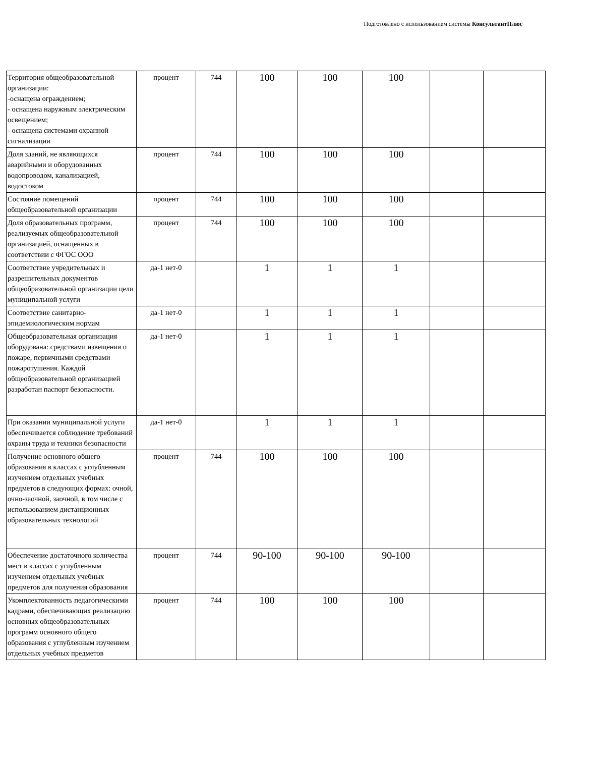Подготовлено с использованием системы КонсультантПлюс
| Территория общеобразовательной организации: -оснащена ограждением; - оснащена наружным электрическим освещением; - оснащена системами охранной сигнализации | процент | 744 | 100 | 100 | 100 | | |
| Доля зданий, не являющихся аварийными и оборудованных водопроводом, канализацией, водостоком | процент | 744 | 100 | 100 | 100 | | |
| Состояние помещений общеобразовательной организации | процент | 744 | 100 | 100 | 100 | | |
| Доля образовательных программ, реализуемых общеобразовательной организацией, оснащенных в соответствии с ФГОС ООО | процент | 744 | 100 | 100 | 100 | | |
| Соответствие учредительных и разрешительных документов общеобразовательной организации цели муниципальной услуги | да-1 нет-0 | | 1 | 1 | 1 | | |
| Соответствие санитарно-эпидемиологическим нормам | да-1 нет-0 | | 1 | 1 | 1 | | |
| Общеобразовательная организация оборудована: средствами извещения о пожаре, первичными средствами пожаротушения. Каждой общеобразовательной организацией разработан паспорт безопасности. | да-1 нет-0 | | 1 | 1 | 1 | | |
| При оказании муниципальной услуги обеспечивается соблюдение требований охраны труда и техники безопасности | да-1 нет-0 | | 1 | 1 | 1 | | |
| Получение основного общего образования в классах с углубленным изучением отдельных учебных предметов в следующих формах: очной, очно-заочной, заочной, в том числе с использованием дистанционных образовательных технологий | процент | 744 | 100 | 100 | 100 | | |
| Обеспечение достаточного количества мест в классах с углубленным изучением отдельных учебных предметов для получения образования | процент | 744 | 90-100 | 90-100 | 90-100 | | |
| Укомплектованность педагогическими кадрами, обеспечивающих реализацию основных общеобразовательных программ основного общего образования с углубленным изучением отдельных учебных предметов | процент | 744 | 100 | 100 | 100 | | |